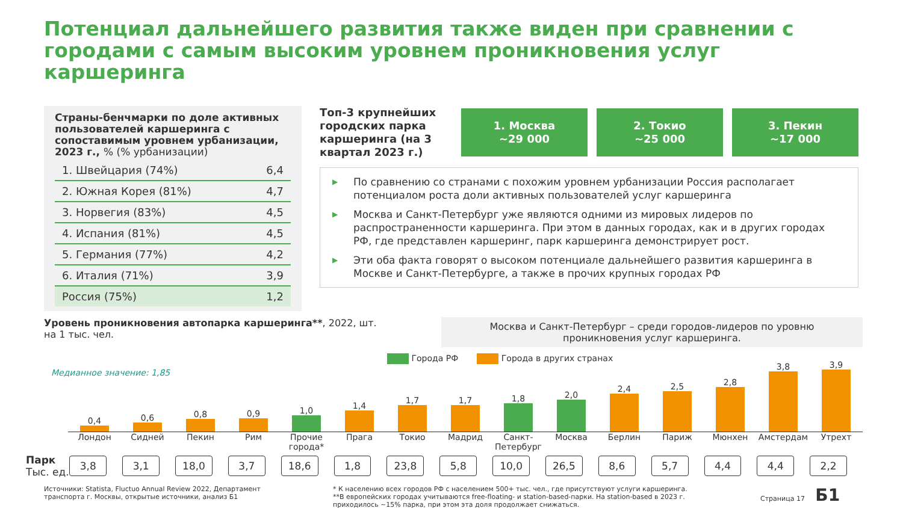Потенциал дальнейшего развития также виден при сравнении с городами с самым высоким уровнем проникновения услуг каршеринга
Страны-бенчмарки по доле активных пользователей каршеринга с сопоставимым уровнем урбанизации, 2023 г., % (% урбанизации)
| 1. Швейцария (74%) | 6,4 |
| 2. Южная Корея (81%) | 4,7 |
| 3. Норвегия (83%) | 4,5 |
| 4. Испания (81%) | 4,5 |
| 5. Германия (77%) | 4,2 |
| 6. Италия (71%) | 3,9 |
| Россия (75%) | 1,2 |
Топ-3 крупнейших городских парка каршеринга (на 3 квартал 2023 г.)
1. Москва
~29 000
2. Токио
~25 000
3. Пекин
~17 000
▶ По сравнению со странами с похожим уровнем урбанизации Россия располагает потенциалом роста доли активных пользователей услуг каршеринга
▶ Москва и Санкт-Петербург уже являются одними из мировых лидеров по распространенности каршеринга. При этом в данных городах, как и в других городах РФ, где представлен каршеринг, парк каршеринга демонстрирует рост.
▶ Эти оба факта говорят о высоком потенциале дальнейшего развития каршеринга в Москве и Санкт-Петербурге, а также в прочих крупных городах РФ
Уровень проникновения автопарка каршеринга**, 2022, шт.
на 1 тыс. чел.
Москва и Санкт-Петербург – среди городов-лидеров по уровню
проникновения услуг каршеринга.
Города РФ Города в других странах
Медианное значение: 1,85
0,4
0,6
0,8
0,9
1,0
1,4
1,7
1,7
1,8
2,0
2,4
2,5
2,8
3,8
3,9
Лондон Сидней Пекин Рим Прочие города*
Прага Токио Мадрид Санкт-Петербург
Москва Берлин Париж Мюнхен Амстердам Утрехт
Парк
Тыс. ед.
3,8 3,1 18,0 3,7 18,6 1,8 23,8 5,8 10,0 26,5 8,6 5,7 4,4 4,4 2,2
Источники: Statista, Fluctuo Annual Review 2022, Департамент транспорта г. Москвы, открытые источники, анализ Б1
* К населению всех городов РФ с населением 500+ тыс. чел., где присутствуют услуги каршеринга.
**В европейских городах учитываются free-floating- и station-based-парки. На station-based в 2023 г. приходилось ~15% парка, при этом эта доля продолжает снижаться.
Страница 17 Б1